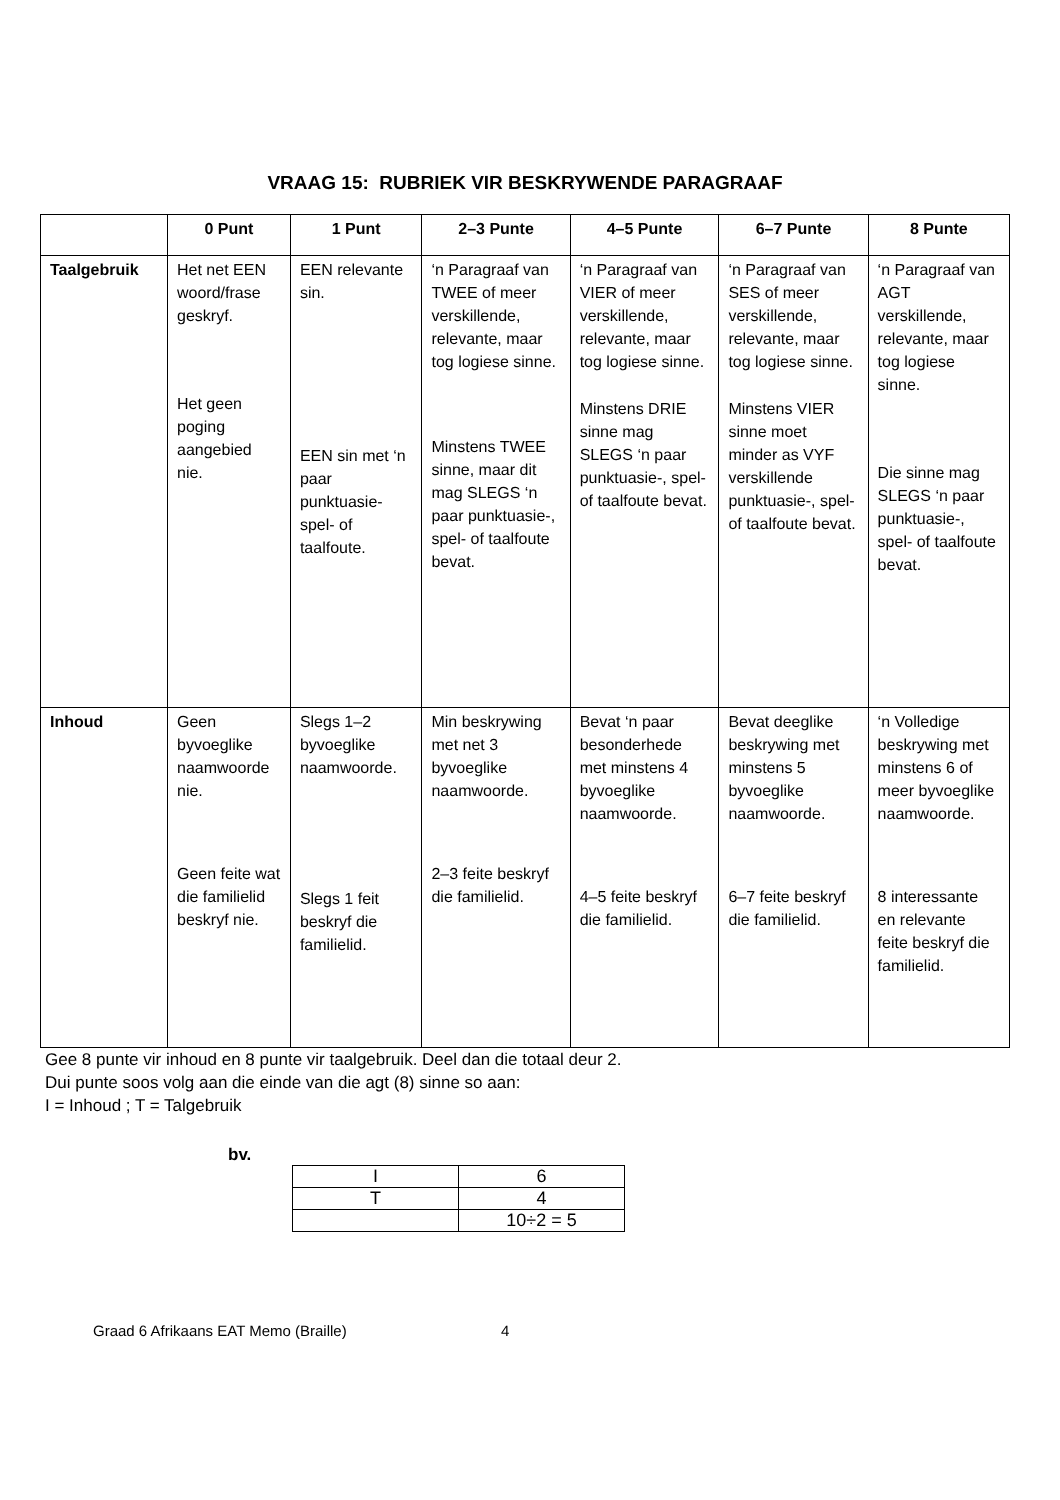VRAAG 15: RUBRIEK VIR BESKRYWENDE PARAGRAAF
| | 0 Punt | 1 Punt | 2–3 Punte | 4–5 Punte | 6–7 Punte | 8 Punte |
| --- | --- | --- | --- | --- | --- | --- |
| Taalgebruik | Het net EEN woord/frase geskryf. Het geen poging aangebied nie. | EEN relevante sin. EEN sin met ‘n paar punktuasie- spel- of taalfoute. | ‘n Paragraaf van TWEE of meer verskillende, relevante, maar tog logiese sinne. Minstens TWEE sinne, maar dit mag SLEGS ‘n paar punktuasie-, spel- of taalfoute bevat. | ‘n Paragraaf van VIER of meer verskillende, relevante, maar tog logiese sinne. Minstens DRIE sinne mag SLEGS ‘n paar punktuasie-, spel- of taalfoute bevat. | ‘n Paragraaf van SES of meer verskillende, relevante, maar tog logiese sinne. Minstens VIER sinne moet minder as VYF verskillende punktuasie-, spel- of taalfoute bevat. | ‘n Paragraaf van AGT verskillende, relevante, maar tog logiese sinne. Die sinne mag SLEGS ‘n paar punktuasie-, spel- of taalfoute bevat. |
| Inhoud | Geen byvoeglike naamwoorde nie. Geen feite wat die familielid beskryf nie. | Slegs 1–2 byvoeglike naamwoorde. Slegs 1 feit beskryf die familielid. | Min beskrywing met net 3 byvoeglike naamwoorde. 2–3 feite beskryf die familielid. | Bevat ‘n paar besonderhede met minstens 4 byvoeglike naamwoorde. 4–5 feite beskryf die familielid. | Bevat deeglike beskrywing met minstens 5 byvoeglike naamwoorde. 6–7 feite beskryf die familielid. | ‘n Volledige beskrywing met minstens 6 of meer byvoeglike naamwoorde. 8 interessante en relevante feite beskryf die familielid. |
Gee 8 punte vir inhoud en 8 punte vir taalgebruik. Deel dan die totaal deur 2.
Dui punte soos volg aan die einde van die agt (8) sinne so aan:
I = Inhoud ; T = Talgebruik
bv.
| I | 6 |
| T | 4 |
| | 10÷2 = 5 |
Graad 6 Afrikaans EAT Memo (Braille) 4